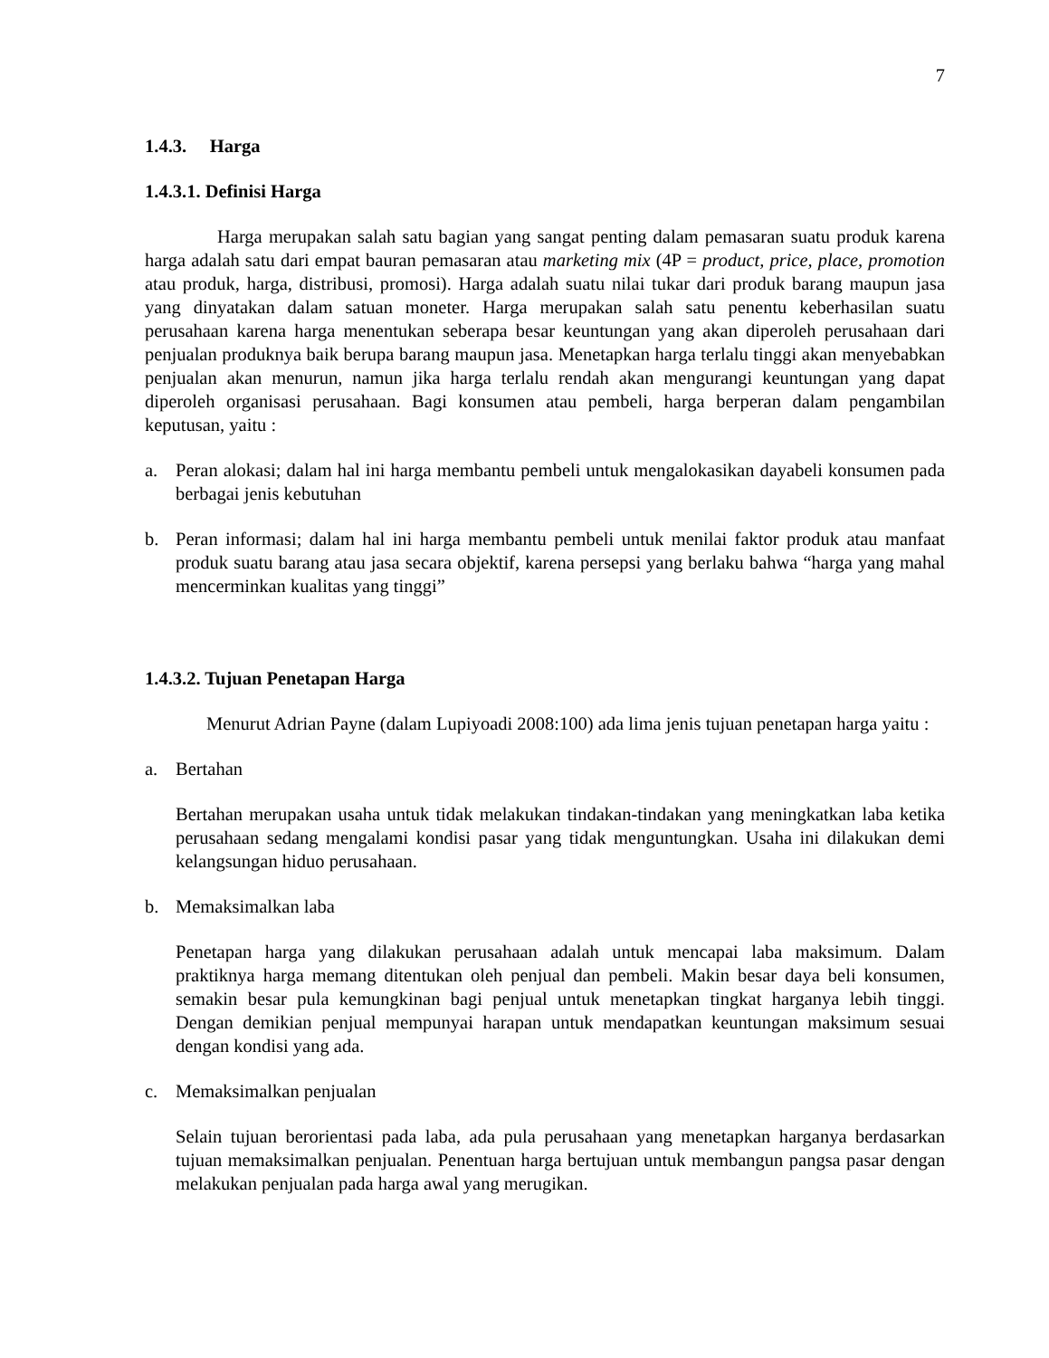7
1.4.3. Harga
1.4.3.1. Definisi Harga
Harga merupakan salah satu bagian yang sangat penting dalam pemasaran suatu produk karena harga adalah satu dari empat bauran pemasaran atau marketing mix (4P = product, price, place, promotion atau produk, harga, distribusi, promosi). Harga adalah suatu nilai tukar dari produk barang maupun jasa yang dinyatakan dalam satuan moneter. Harga merupakan salah satu penentu keberhasilan suatu perusahaan karena harga menentukan seberapa besar keuntungan yang akan diperoleh perusahaan dari penjualan produknya baik berupa barang maupun jasa. Menetapkan harga terlalu tinggi akan menyebabkan penjualan akan menurun, namun jika harga terlalu rendah akan mengurangi keuntungan yang dapat diperoleh organisasi perusahaan. Bagi konsumen atau pembeli, harga berperan dalam pengambilan keputusan, yaitu :
a. Peran alokasi; dalam hal ini harga membantu pembeli untuk mengalokasikan dayabeli konsumen pada berbagai jenis kebutuhan
b. Peran informasi; dalam hal ini harga membantu pembeli untuk menilai faktor produk atau manfaat produk suatu barang atau jasa secara objektif, karena persepsi yang berlaku bahwa “harga yang mahal mencerminkan kualitas yang tinggi”
1.4.3.2. Tujuan Penetapan Harga
Menurut Adrian Payne (dalam Lupiyoadi 2008:100) ada lima jenis tujuan penetapan harga yaitu :
a. Bertahan
Bertahan merupakan usaha untuk tidak melakukan tindakan-tindakan yang meningkatkan laba ketika perusahaan sedang mengalami kondisi pasar yang tidak menguntungkan. Usaha ini dilakukan demi kelangsungan hiduo perusahaan.
b. Memaksimalkan laba
Penetapan harga yang dilakukan perusahaan adalah untuk mencapai laba maksimum. Dalam praktiknya harga memang ditentukan oleh penjual dan pembeli. Makin besar daya beli konsumen, semakin besar pula kemungkinan bagi penjual untuk menetapkan tingkat harganya lebih tinggi. Dengan demikian penjual mempunyai harapan untuk mendapatkan keuntungan maksimum sesuai dengan kondisi yang ada.
c. Memaksimalkan penjualan
Selain tujuan berorientasi pada laba, ada pula perusahaan yang menetapkan harganya berdasarkan tujuan memaksimalkan penjualan. Penentuan harga bertujuan untuk membangun pangsa pasar dengan melakukan penjualan pada harga awal yang merugikan.